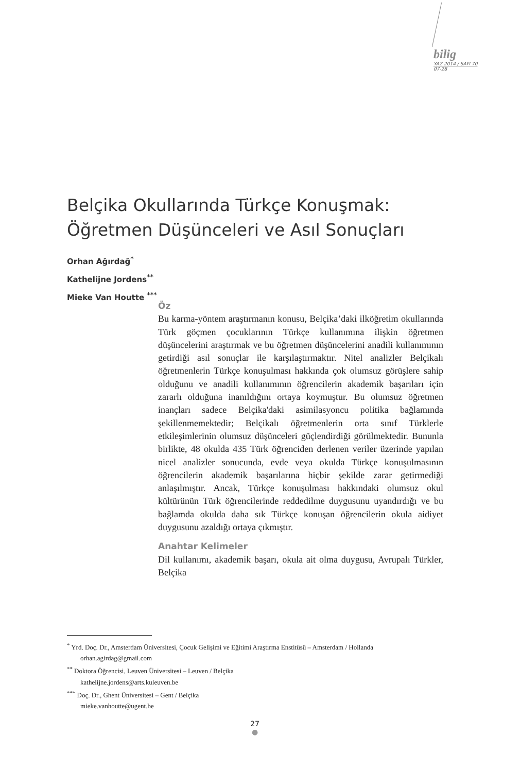bilig
YAZ 2014 / SAYI 70
07-28
Belçika Okullarında Türkçe Konuşmak:
Öğretmen Düşünceleri ve Asıl Sonuçları
Orhan Ağırdağ<sup>*</sup>
Kathelijne Jordens<sup>**</sup>
Mieke Van Houtte <sup>***</sup>
Öz
Bu karma-yöntem araştırmanın konusu, Belçika’daki ilköğretim okullarında Türk göçmen çocuklarının Türkçe kullanımına ilişkin öğretmen düşüncelerini araştırmak ve bu öğretmen düşüncelerini anadili kullanımının getirdiği asıl sonuçlar ile karşılaştırmaktır. Nitel analizler Belçikalı öğretmenlerin Türkçe konuşulması hakkında çok olumsuz görüşlere sahip olduğunu ve anadili kullanımının öğrencilerin akademik başarıları için zararlı olduğuna inanıldığını ortaya koymuştur. Bu olumsuz öğretmen inançları sadece Belçika'daki asimilasyoncu politika bağlamında şekillenmemektedir; Belçikalı öğretmenlerin orta sınıf Türklerle etkileşimlerinin olumsuz düşünceleri güçlendirdiği görülmektedir. Bununla birlikte, 48 okulda 435 Türk öğrenciden derlenen veriler üzerinde yapılan nicel analizler sonucunda, evde veya okulda Türkçe konuşulmasının öğrencilerin akademik başarılarına hiçbir şekilde zarar getirmediği anlaşılmıştır. Ancak, Türkçe konuşulması hakkındaki olumsuz okul kültürünün Türk öğrencilerinde reddedilme duygusunu uyandırdığı ve bu bağlamda okulda daha sık Türkçe konuşan öğrencilerin okula aidiyet duygusunu azaldığı ortaya çıkmıştır.
Anahtar Kelimeler
Dil kullanımı, akademik başarı, okula ait olma duygusu, Avrupalı Türkler, Belçika
<sup>*</sup> Yrd. Doç. Dr., Amsterdam Üniversitesi, Çocuk Gelişimi ve Eğitimi Araştırma Enstitüsü – Amsterdam / Hollanda
orhan.agirdag@gmail.com
<sup>**</sup> Doktora Öğrencisi, Leuven Üniversitesi – Leuven / Belçika
kathelijne.jordens@arts.kuleuven.be
<sup>***</sup> Doç. Dr., Ghent Üniversitesi – Gent / Belçika
mieke.vanhoutte@ugent.be
27
●